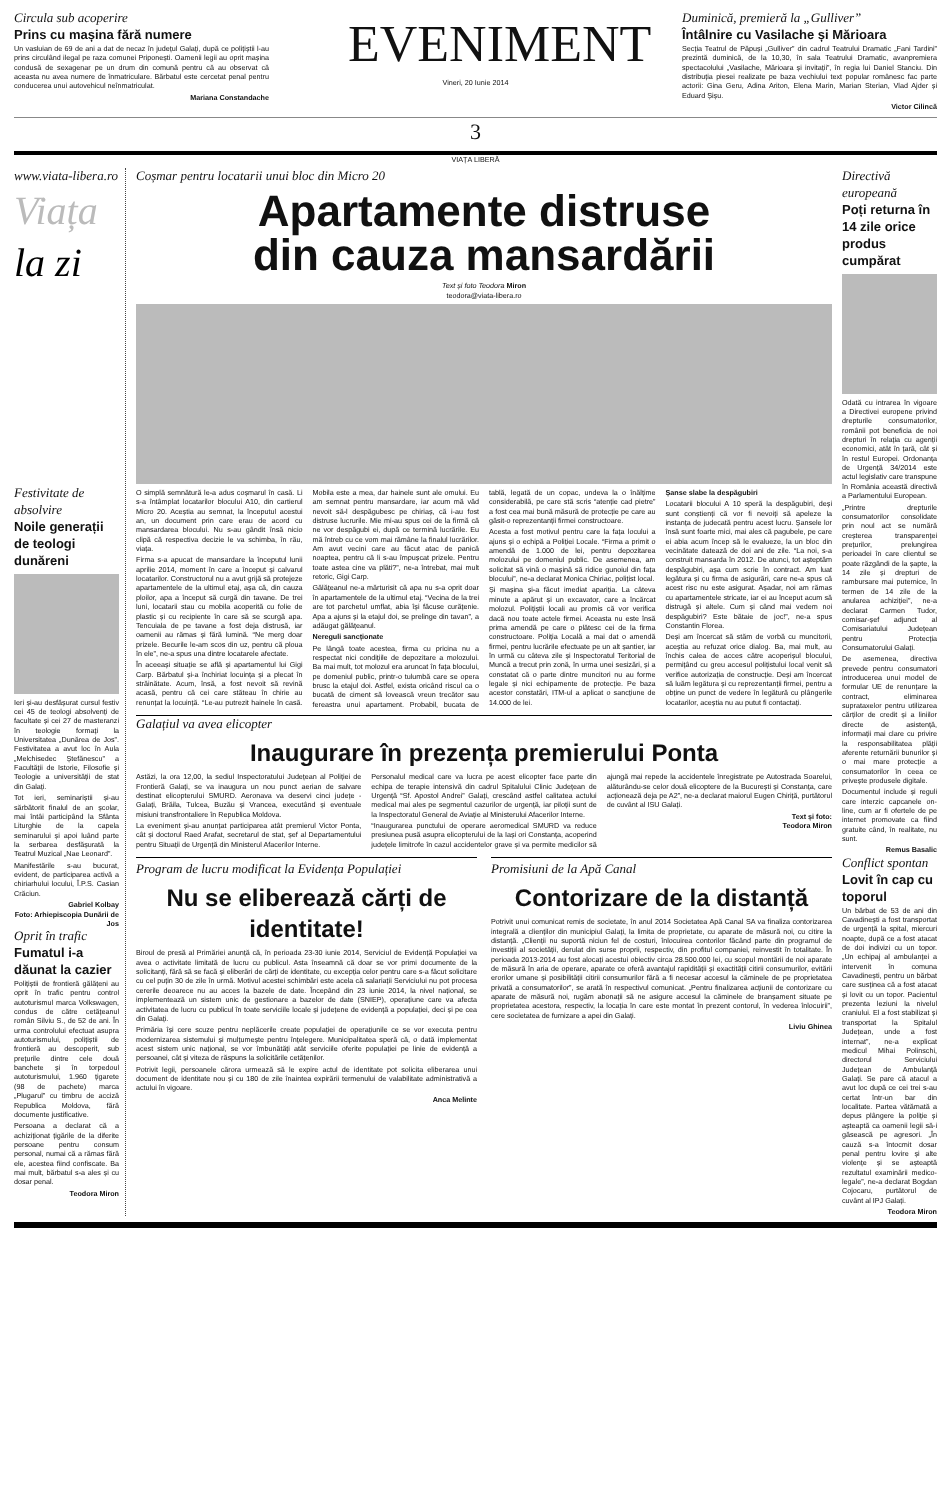Circula sub acoperire
Prins cu mașina fără numere
Un vasluian de 69 de ani a dat de necaz în județul Galați, după ce polițiștii l-au prins circulând ilegal pe raza comunei Priponești. Oamenii legii au oprit mașina condusă de sexagenar pe un drum din comună pentru că au observat că aceasta nu avea numere de înmatriculare. Bărbatul este cercetat penal pentru conducerea unui autovehicul neînmatriculat.
Mariana Constandache
EVENIMENT
Vineri, 20 Iunie 2014
Duminică, premieră la „Gulliver”
Întâlnire cu Vasilache și Mărioara
Secția Teatrul de Păpuși „Gulliver” din cadrul Teatrului Dramatic „Fani Tardini” prezintă duminică, de la 10,30, în sala Teatrului Dramatic, avanpremiera spectacolului „Vasilache, Mărioara și invitații”, în regia lui Daniel Stanciu. Din distribuția piesei realizate pe baza vechiului text popular românesc fac parte actorii: Gina Geru, Adina Ariton, Elena Marin, Marian Sterian, Vlad Ajder și Eduard Șișu.
Victor Cilincă
3
VIAȚA LIBERĂ
www.viata-libera.ro
Viața la zi
Festivitate de absolvire
Noile generații de teologi dunăreni
Ieri și-au desfășurat cursul festiv cei 45 de teologi absolvenți de facultate și cei 27 de masteranzi în teologie formați la Universitatea „Dunărea de Jos”. Festivitatea a avut loc în Aula „Melchisedec Ștefănescu” a Facultății de Istorie, Filosofie și Teologie a universității de stat din Galați.
Tot ieri, seminariștii și-au sărbătorit finalul de an școlar, mai întâi participând la Sfânta Liturghie de la capela seminarului și apoi luând parte la serbarea desfășurată la Teatrul Muzical „Nae Leonard”.
Manifestările s-au bucurat, evident, de participarea activă a chiriarhului locului, Î.P.S. Casian Crăciun.
Gabriel Kolbay
Foto: Arhiepiscopia Dunării de Jos
Oprit în trafic
Fumatul i-a dăunat la cazier
Polițiștii de frontieră gălățeni au oprit în trafic pentru control autoturismul marca Volkswagen, condus de către cetățeanul român Silviu S., de 52 de ani. În urma controlului efectuat asupra autoturismului, polițiștii de frontieră au descoperit, sub prețurile dintre cele două banchete și în torpedoul autoturismului, 1.960 țigarete (98 de pachete) marca „Plugarul” cu timbru de acciză Republica Moldova, fără documente justificative.
Persoana a declarat că a achiziționat țigările de la diferite persoane pentru consum personal, numai că a rămas fără ele, acestea fiind confiscate. Ba mai mult, bărbatul s-a ales și cu dosar penal.
Teodora Miron
Coșmar pentru locatarii unui bloc din Micro 20
Apartamente distruse
din cauza mansardării
Text și foto Teodora Miron
teodora@viata-libera.ro
O simplă semnătură le-a adus coșmarul în casă. Li s-a întâmplat locatarilor blocului A10, din cartierul Micro 20. Aceștia au semnat, la începutul acestui an, un document prin care erau de acord cu mansardarea blocului. Nu s-au gândit însă nicio clipă că respectiva decizie le va schimba, în rău, viața.
Firma s-a apucat de mansardare la începutul lunii aprilie 2014, moment în care a început și calvarul locatarilor. Constructorul nu a avut grijă să protejeze apartamentele de la ultimul etaj, așa că, din cauza ploilor, apa a început să curgă din tavane. De trei luni, locatarii stau cu mobila acoperită cu folie de plastic și cu recipiente în care să se scurgă apa. Tencuiala de pe tavane a fost deja distrusă, iar oamenii au rămas și fără lumină. “Ne merg doar prizele. Becurile le-am scos din uz, pentru că ploua în ele”, ne-a spus una dintre locatarele afectate.
În aceeași situație se află și apartamentul lui Gigi Carp. Bărbatul și-a închiriat locuința și a plecat în străinătate. Acum, însă, a fost nevoit să revină acasă, pentru că cei care stăteau în chirie au renunțat la locuință. “Le-au putrezit hainele în casă. Mobila este a mea, dar hainele sunt ale omului. Eu am semnat pentru mansardare, iar acum mă văd nevoit să-l despăgubesc pe chiriaș, că i-au fost distruse lucrurile. Mie mi-au spus cei de la firmă că ne vor despăgubi ei, după ce termină lucrările. Eu mă întreb cu ce vom mai rămâne la finalul lucrărilor. Am avut vecini care au făcut atac de panică noaptea, pentru că li s-au împușcat prizele. Pentru toate astea cine va plăti?”, ne-a întrebat, mai mult retoric, Gigi Carp.
Gălățeanul ne-a mărturisit că apa nu s-a oprit doar în apartamentele de la ultimul etaj. “Vecina de la trei are tot parchetul umflat, abia își făcuse curățenie. Apa a ajuns și la etajul doi, se prelinge din tavan”, a adăugat gălățeanul.
Nereguli sancționate
Pe lângă toate acestea, firma cu pricina nu a respectat nici condițiile de depozitare a molozului. Ba mai mult, tot molozul era aruncat în fața blocului, pe domeniul public, printr-o tulumbă care se opera brusc la etajul doi. Astfel, exista oricând riscul ca o bucată de ciment să lovească vreun trecător sau fereastra unui apartament. Probabil, bucata de tablă, legată de un copac, undeva la o înălțime considerabilă, pe care stă scris “atenție cad pietre” a fost cea mai bună măsură de protecție pe care au găsit-o reprezentanții firmei constructoare.
Acesta a fost motivul pentru care la fața locului a ajuns și o echipă a Poliției Locale. “Firma a primit o amendă de 1.000 de lei, pentru depozitarea molozului pe domeniul public. De asemenea, am solicitat să vină o mașină să ridice gunoiul din fața blocului”, ne-a declarat Monica Chiriac, polițist local.
Și mașina și-a făcut imediat apariția. La câteva minute a apărut și un excavator, care a încărcat molozul. Polițiștii locali au promis că vor verifica dacă nou toate actele firmei. Aceasta nu este însă prima amendă pe care o plătesc cei de la firma constructoare. Poliția Locală a mai dat o amendă firmei, pentru lucrările efectuate pe un alt șantier, iar în urmă cu câteva zile și Inspectoratul Teritorial de Muncă a trecut prin zonă, în urma unei sesizări, și a constatat că o parte dintre muncitori nu au forme legale și nici echipamente de protecție. Pe baza acestor constatări, ITM-ul a aplicat o sancțiune de 14.000 de lei.
Șanse slabe la despăgubiri
Locatarii blocului A 10 speră la despăgubiri, deși sunt conștienți că vor fi nevoiți să apeleze la instanța de judecată pentru acest lucru. Șansele lor însă sunt foarte mici, mai ales că pagubele, pe care ei abia acum încep să le evalueze, la un bloc din vecinătate datează de doi ani de zile. “La noi, s-a construit mansarda în 2012. De atunci, tot așteptăm despăgubiri, așa cum scrie în contract. Am luat legătura și cu firma de asigurări, care ne-a spus că acest risc nu este asigurat. Așadar, noi am rămas cu apartamentele stricate, iar ei au început acum să distrugă și altele. Cum și când mai vedem noi despăgubiri? Este bătaie de joc!”, ne-a spus Constantin Florea.
Deși am încercat să stăm de vorbă cu muncitorii, aceștia au refuzat orice dialog. Ba, mai mult, au închis calea de acces către acoperișul blocului, permițând cu greu accesul polițistului local venit să verifice autorizația de construcție. Deși am încercat să luăm legătura și cu reprezentanții firmei, pentru a obține un punct de vedere în legătură cu plângerile locatarilor, aceștia nu au putut fi contactați.
Galațiul va avea elicopter
Inaugurare în prezența premierului Ponta
Astăzi, la ora 12,00, la sediul Inspectoratului Județean al Poliției de Frontieră Galați, se va inaugura un nou punct aerian de salvare destinat elicopterului SMURD. Aeronava va deservi cinci județe - Galați, Brăila, Tulcea, Buzău și Vrancea, executând și eventuale misiuni transfrontaliere în Republica Moldova.
La eveniment și-au anunțat participarea atât premierul Victor Ponta, cât și doctorul Raed Arafat, secretarul de stat, șef al Departamentului pentru Situații de Urgență din Ministerul Afacerilor Interne.
Personalul medical care va lucra pe acest elicopter face parte din echipa de terapie intensivă din cadrul Spitalului Clinic Județean de Urgență “Sf. Apostol Andrei” Galați, crescând astfel calitatea actului medical mai ales pe segmentul cazurilor de urgență, iar piloții sunt de la Inspectoratul General de Aviație al Ministerului Afacerilor Interne.
“Inaugurarea punctului de operare aeromedical SMURD va reduce presiunea pusă asupra elicopterului de la Iași ori Constanța, acoperind județele limitrofe în cazul accidentelor grave și va permite medicilor să ajungă mai repede la accidentele înregistrate pe Autostrada Soarelui, alăturându-se celor două elicoptere de la București și Constanța, care acționează deja pe A2”, ne-a declarat maiorul Eugen Chiriță, purtătorul de cuvânt al ISU Galați.
Text și foto:
Teodora Miron
Program de lucru modificat la Evidența Populației
Nu se eliberează cărți de identitate!
Biroul de presă al Primăriei anunță că, în perioada 23-30 iunie 2014, Serviciul de Evidență Populației va avea o activitate limitată de lucru cu publicul. Asta înseamnă că doar se vor primi documente de la solicitanți, fără să se facă și eliberări de cărți de identitate, cu excepția celor pentru care s-a făcut solicitare cu cel puțin 30 de zile în urmă. Motivul acestei schimbări este acela că salariații Serviciului nu pot procesa cererile deoarece nu au acces la bazele de date. Începând din 23 iunie 2014, la nivel național, se implementează un sistem unic de gestionare a bazelor de date (SNIEP), operațiune care va afecta activitatea de lucru cu publicul în toate serviciile locale și județene de evidență a populației, deci și pe cea din Galați.
Primăria își cere scuze pentru neplăcerile create populației de operațiunile ce se vor executa pentru modernizarea sistemului și mulțumește pentru înțelegere. Municipalitatea speră că, o dată implementat acest sistem unic național, se vor îmbunătăți atât serviciile oferite populației pe linie de evidență a persoanei, cât și viteza de răspuns la solicitările cetățenilor.
Potrivit legii, persoanele cărora urmează să le expire actul de identitate pot solicita eliberarea unui document de identitate nou și cu 180 de zile înaintea expirării termenului de valabilitate administrativă a actului în vigoare.
Anca Melinte
Promisiuni de la Apă Canal
Contorizare de la distanță
Potrivit unui comunicat remis de societate, în anul 2014 Societatea Apă Canal SA va finaliza contorizarea integrală a clienților din municipiul Galați, la limita de proprietate, cu aparate de măsură noi, cu citire la distanță. „Clienții nu suportă niciun fel de costuri, înlocuirea contorilor făcând parte din programul de investiții al societății, derulat din surse proprii, respectiv, din profitul companiei, reinvestit în totalitate. În perioada 2013-2014 au fost alocați acestui obiectiv circa 28.500.000 lei, cu scopul montării de noi aparate de măsură în aria de operare, aparate ce oferă avantajul rapidității și exactității citirii consumurilor, evitării erorilor umane și posibilității citirii consumurilor fără a fi necesar accesul la căminele de pe proprietatea privată a consumatorilor”, se arată în respectivul comunicat. „Pentru finalizarea acțiunii de contorizare cu aparate de măsură noi, rugăm abonații să ne asigure accesul la căminele de branșament situate pe proprietatea acestora, respectiv, la locația în care este montat în prezent contorul, în vederea înlocuirii”, cere societatea de furnizare a apei din Galați.
Liviu Ghinea
Directivă europeană
Poți returna în 14 zile orice produs cumpărat
Odată cu intrarea în vigoare a Directivei europene privind drepturile consumatorilor, românii pot beneficia de noi drepturi în relația cu agenții economici, atât în țară, cât și în restul Europei. Ordonanța de Urgență 34/2014 este actul legislativ care transpune în România această directivă a Parlamentului European.
„Printre drepturile consumatorilor consolidate prin noul act se numără creșterea transparenței prețurilor, prelungirea perioadei în care clientul se poate răzgândi de la șapte, la 14 zile și drepturi de rambursare mai puternice, în termen de 14 zile de la anularea achiziției”, ne-a declarat Carmen Tudor, comisar-șef adjunct al Comisariatului Județean pentru Protecția Consumatorului Galați.
De asemenea, directiva prevede pentru consumatori introducerea unui model de formular UE de renunțare la contract, eliminarea suprataxelor pentru utilizarea cărților de credit și a liniilor directe de asistență, informații mai clare cu privire la responsabilitatea plății aferente returnării bunurilor și o mai mare protecție a consumatorilor în ceea ce privește produsele digitale.
Documentul include și reguli care interzic capcanele on-line, cum ar fi ofertele de pe internet promovate ca fiind gratuite când, în realitate, nu sunt.
Remus Basalic
Conflict spontan
Lovit în cap cu toporul
Un bărbat de 53 de ani din Cavadinești a fost transportat de urgență la spital, miercuri noapte, după ce a fost atacat de doi indivizi cu un topor. „Un echipaj al ambulanței a intervenit în comuna Cavadinești, pentru un bărbat care susținea că a fost atacat și lovit cu un topor. Pacientul prezenta leziuni la nivelul craniului. El a fost stabilizat și transportat la Spitalul Județean, unde a fost internat”, ne-a explicat medicul Mihai Polinschi, directorul Serviciului Județean de Ambulanță Galați. Se pare că atacul a avut loc după ce cei trei s-au certat într-un bar din localitate. Partea vătămată a depus plângere la poliție și așteaptă ca oamenii legii să-i găsească pe agresori. „În cauză s-a întocmit dosar penal pentru lovire și alte violențe și se așteaptă rezultatul examinării medico-legale”, ne-a declarat Bogdan Cojocaru, purtătorul de cuvânt al IPJ Galați.
Teodora Miron